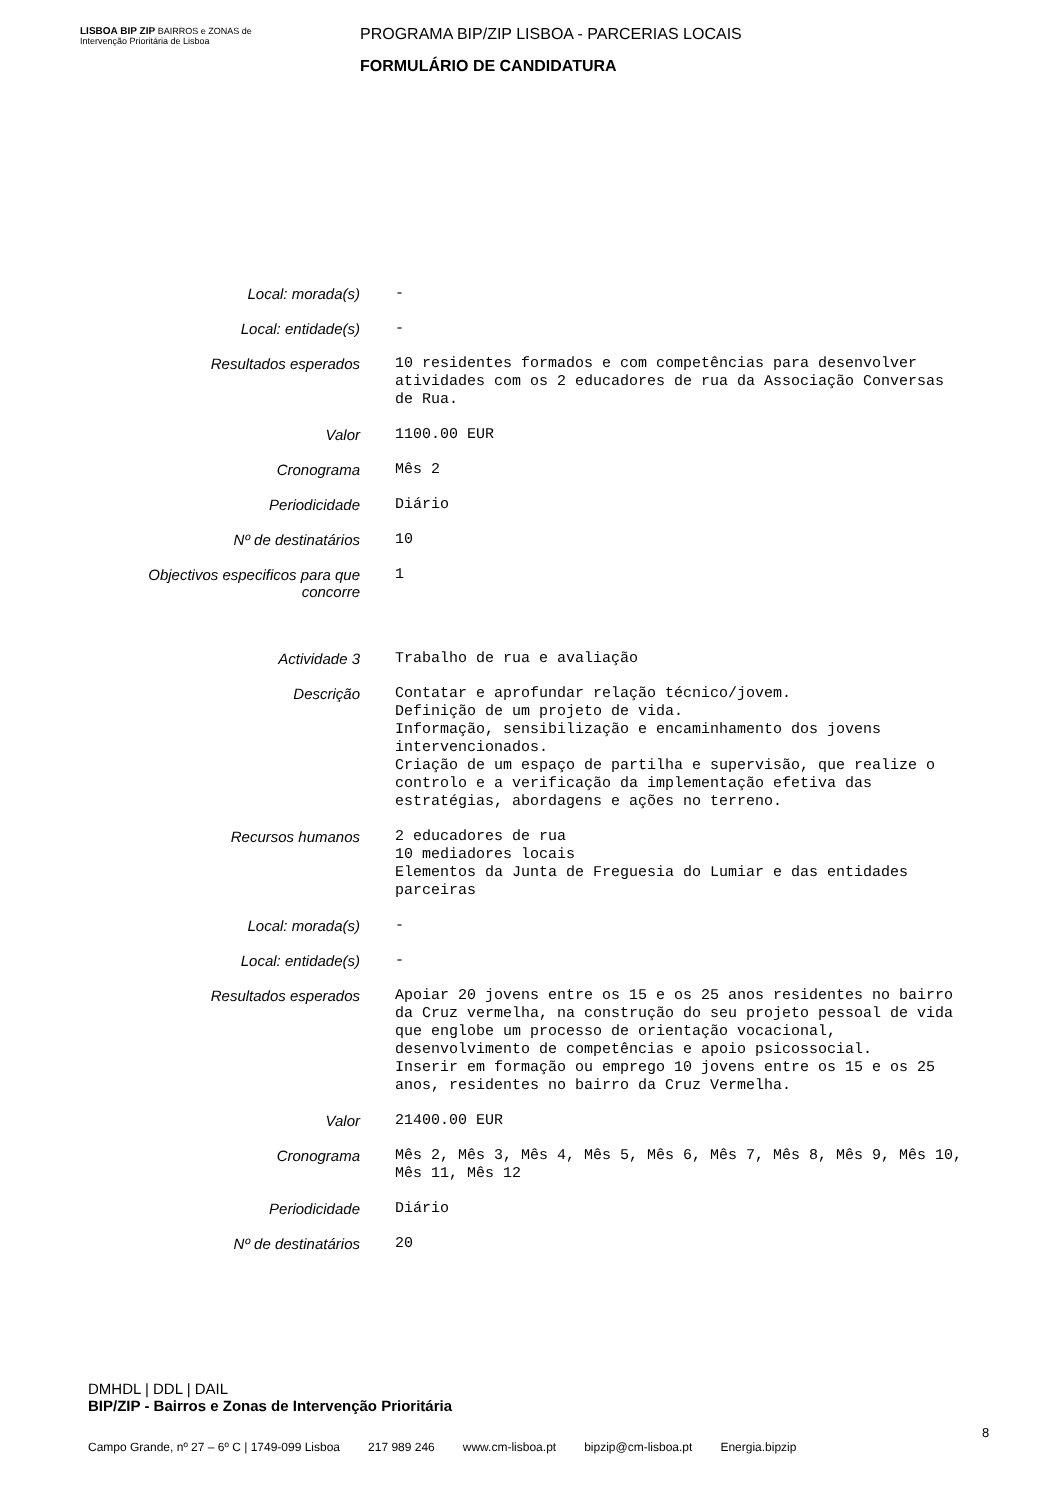LISBOA BIP ZIP BAIRROS e ZONAS de Intervenção Prioritária de Lisboa
PROGRAMA BIP/ZIP LISBOA - PARCERIAS LOCAIS
FORMULÁRIO DE CANDIDATURA
| Local: morada(s) | - |
| Local: entidade(s) | - |
| Resultados esperados | 10 residentes formados e com competências para desenvolver atividades com os 2 educadores de rua da Associação Conversas de Rua. |
| Valor | 1100.00 EUR |
| Cronograma | Mês 2 |
| Periodicidade | Diário |
| Nº de destinatários | 10 |
| Objectivos especificos para que concorre | 1 |
| Actividade 3 | Trabalho de rua e avaliação |
| Descrição | Contatar e aprofundar relação técnico/jovem. Definição de um projeto de vida. Informação, sensibilização e encaminhamento dos jovens intervencionados. Criação de um espaço de partilha e supervisão, que realize o controlo e a verificação da implementação efetiva das estratégias, abordagens e ações no terreno. |
| Recursos humanos | 2 educadores de rua 10 mediadores locais Elementos da Junta de Freguesia do Lumiar e das entidades parceiras |
| Local: morada(s) | - |
| Local: entidade(s) | - |
| Resultados esperados | Apoiar 20 jovens entre os 15 e os 25 anos residentes no bairro da Cruz vermelha, na construção do seu projeto pessoal de vida que englobe um processo de orientação vocacional, desenvolvimento de competências e apoio psicossocial. Inserir em formação ou emprego 10 jovens entre os 15 e os 25 anos, residentes no bairro da Cruz Vermelha. |
| Valor | 21400.00 EUR |
| Cronograma | Mês 2, Mês 3, Mês 4, Mês 5, Mês 6, Mês 7, Mês 8, Mês 9, Mês 10, Mês 11, Mês 12 |
| Periodicidade | Diário |
| Nº de destinatários | 20 |
DMHDL | DDL | DAIL
BIP/ZIP - Bairros e Zonas de Intervenção Prioritária
8
Campo Grande, nº 27 – 6º C | 1749-099 Lisboa 217 989 246 www.cm-lisboa.pt bipzip@cm-lisboa.pt Energia.bipzip